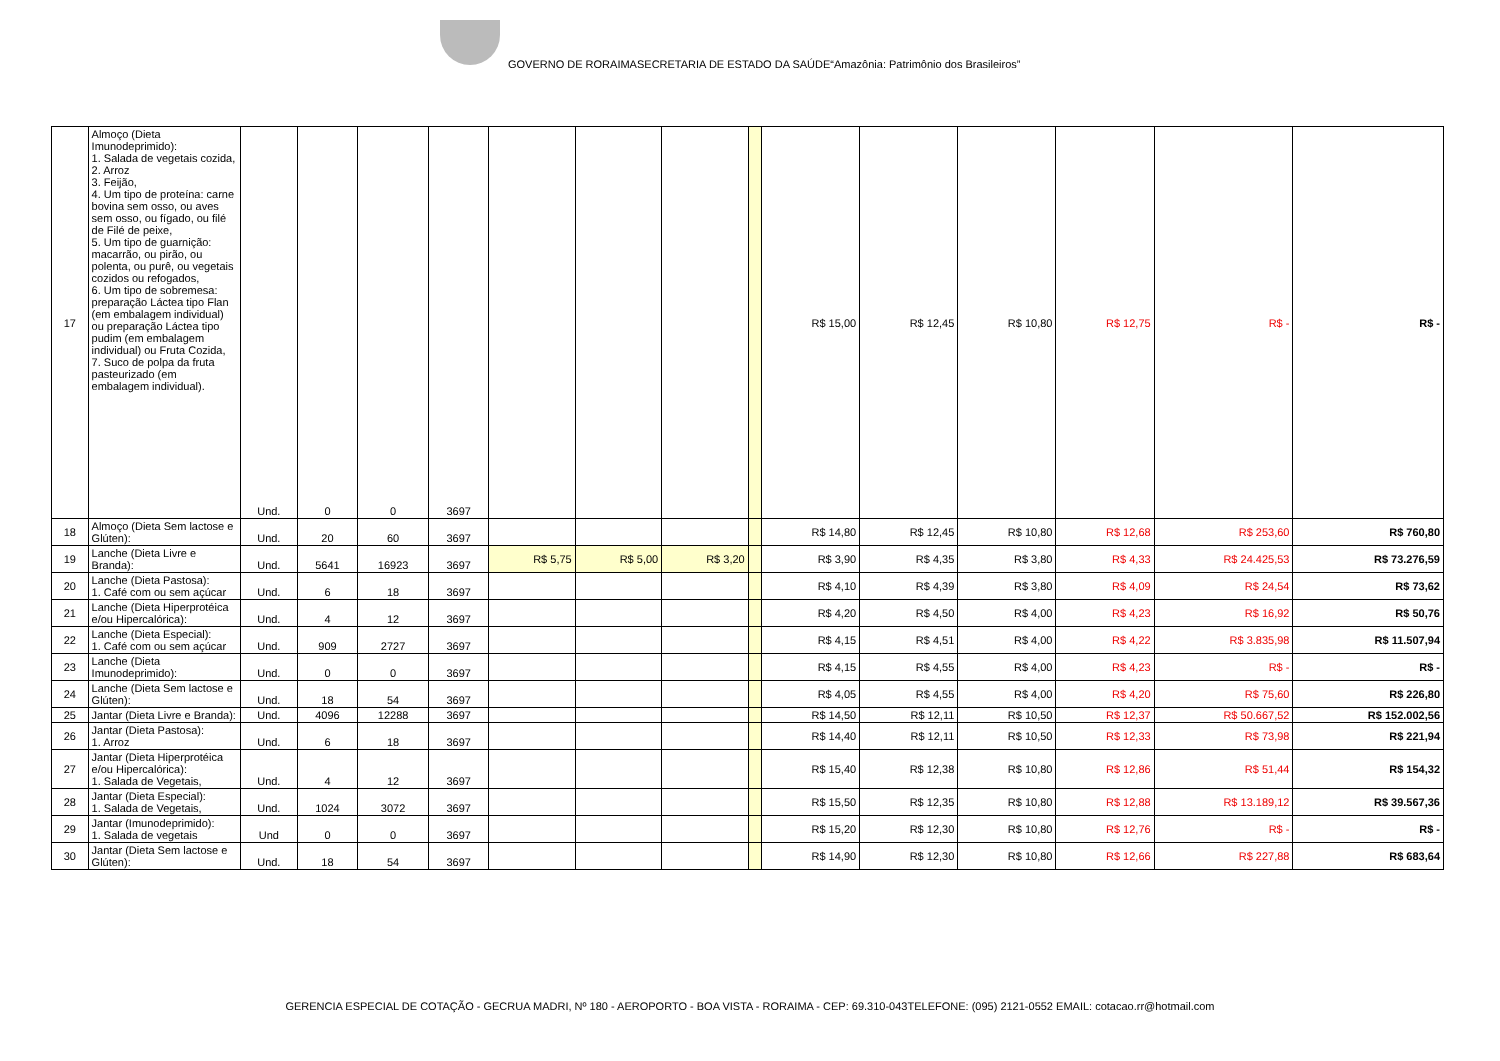GOVERNO DE RORAIMASECRETARIA DE ESTADO DA SAÚDE“Amazônia: Patrimônio dos Brasileiros”
| 17 | Almoço (Dieta Imunodeprimido): 1. Salada de vegetais cozida, 2. Arroz 3. Feijão, 4. Um tipo de proteína: carne bovina sem osso, ou aves sem osso, ou fígado, ou filé de Filé de peixe, 5. Um tipo de guarnição: macarrão, ou pirão, ou polenta, ou purê, ou vegetais cozidos ou refogados, 6. Um tipo de sobremesa: preparação Láctea tipo Flan (em embalagem individual) ou preparação Láctea tipo pudim (em embalagem individual) ou Fruta Cozida, 7. Suco de polpa da fruta pasteurizado (em embalagem individual). | Und. | 0 | 0 | 3697 | | | | | R$ 15,00 | R$ 12,45 | R$ 10,80 | R$ 12,75 | R$ - | R$ - |
| 18 | Almoço (Dieta Sem lactose e Glúten): | Und. | 20 | 60 | 3697 | | | | | R$ 14,80 | R$ 12,45 | R$ 10,80 | R$ 12,68 | R$ 253,60 | R$ 760,80 |
| 19 | Lanche (Dieta Livre e Branda): | Und. | 5641 | 16923 | 3697 | R$ 5,75 | R$ 5,00 | R$ 3,20 | | R$ 3,90 | R$ 4,35 | R$ 3,80 | R$ 4,33 | R$ 24.425,53 | R$ 73.276,59 |
| 20 | Lanche (Dieta Pastosa): 1. Café com ou sem açúcar | Und. | 6 | 18 | 3697 | | | | | R$ 4,10 | R$ 4,39 | R$ 3,80 | R$ 4,09 | R$ 24,54 | R$ 73,62 |
| 21 | Lanche (Dieta Hiperprotéica e/ou Hipercalórica): | Und. | 4 | 12 | 3697 | | | | | R$ 4,20 | R$ 4,50 | R$ 4,00 | R$ 4,23 | R$ 16,92 | R$ 50,76 |
| 22 | Lanche (Dieta Especial): 1. Café com ou sem açúcar | Und. | 909 | 2727 | 3697 | | | | | R$ 4,15 | R$ 4,51 | R$ 4,00 | R$ 4,22 | R$ 3.835,98 | R$ 11.507,94 |
| 23 | Lanche (Dieta Imunodeprimido): | Und. | 0 | 0 | 3697 | | | | | R$ 4,15 | R$ 4,55 | R$ 4,00 | R$ 4,23 | R$ - | R$ - |
| 24 | Lanche (Dieta Sem lactose e Glúten): | Und. | 18 | 54 | 3697 | | | | | R$ 4,05 | R$ 4,55 | R$ 4,00 | R$ 4,20 | R$ 75,60 | R$ 226,80 |
| 25 | Jantar (Dieta Livre e Branda): | Und. | 4096 | 12288 | 3697 | | | | | R$ 14,50 | R$ 12,11 | R$ 10,50 | R$ 12,37 | R$ 50.667,52 | R$ 152.002,56 |
| 26 | Jantar (Dieta Pastosa): 1. Arroz | Und. | 6 | 18 | 3697 | | | | | R$ 14,40 | R$ 12,11 | R$ 10,50 | R$ 12,33 | R$ 73,98 | R$ 221,94 |
| 27 | Jantar (Dieta Hiperprotéica e/ou Hipercalórica): 1. Salada de Vegetais, | Und. | 4 | 12 | 3697 | | | | | R$ 15,40 | R$ 12,38 | R$ 10,80 | R$ 12,86 | R$ 51,44 | R$ 154,32 |
| 28 | Jantar (Dieta Especial): 1. Salada de Vegetais, | Und. | 1024 | 3072 | 3697 | | | | | R$ 15,50 | R$ 12,35 | R$ 10,80 | R$ 12,88 | R$ 13.189,12 | R$ 39.567,36 |
| 29 | Jantar (Imunodeprimido): 1. Salada de vegetais | Und | 0 | 0 | 3697 | | | | | R$ 15,20 | R$ 12,30 | R$ 10,80 | R$ 12,76 | R$ - | R$ - |
| 30 | Jantar (Dieta Sem lactose e Glúten): | Und. | 18 | 54 | 3697 | | | | | R$ 14,90 | R$ 12,30 | R$ 10,80 | R$ 12,66 | R$ 227,88 | R$ 683,64 |
GERENCIA ESPECIAL DE COTAÇÃO - GECRUA MADRI, Nº 180 - AEROPORTO - BOA VISTA - RORAIMA - CEP: 69.310-043TELEFONE: (095) 2121-0552 EMAIL: cotacao.rr@hotmail.com